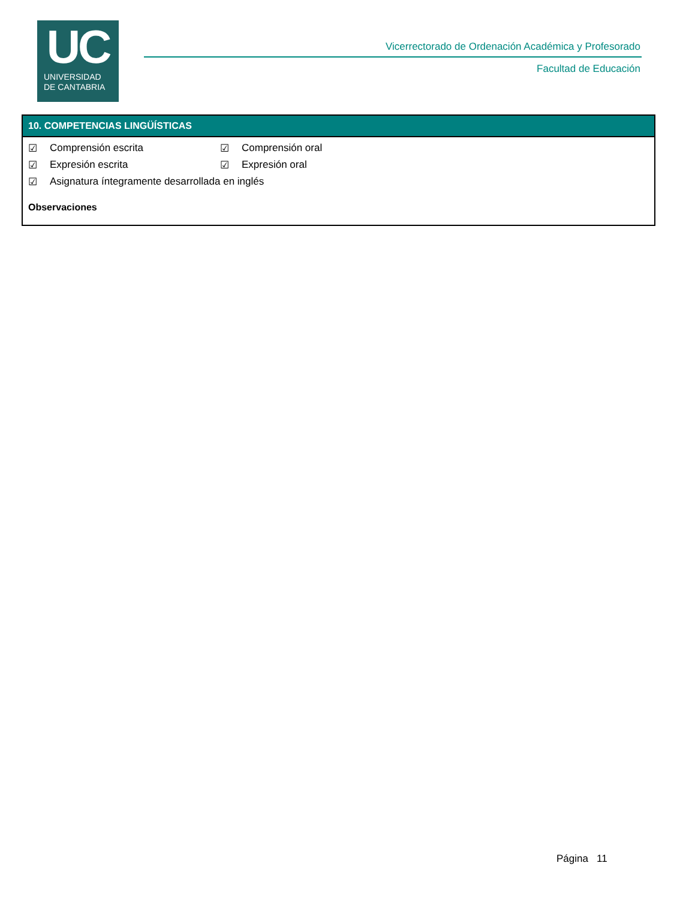UC
UNIVERSIDAD
DE CANTABRIA
Vicerrectorado de Ordenación Académica y Profesorado
Facultad de Educación
10. COMPETENCIAS LINGÜÍSTICAS
☑ Comprensión escrita ☑ Comprensión oral
☑ Expresión escrita ☑ Expresión oral
☑ Asignatura íntegramente desarrollada en inglés
Observaciones
Página 11